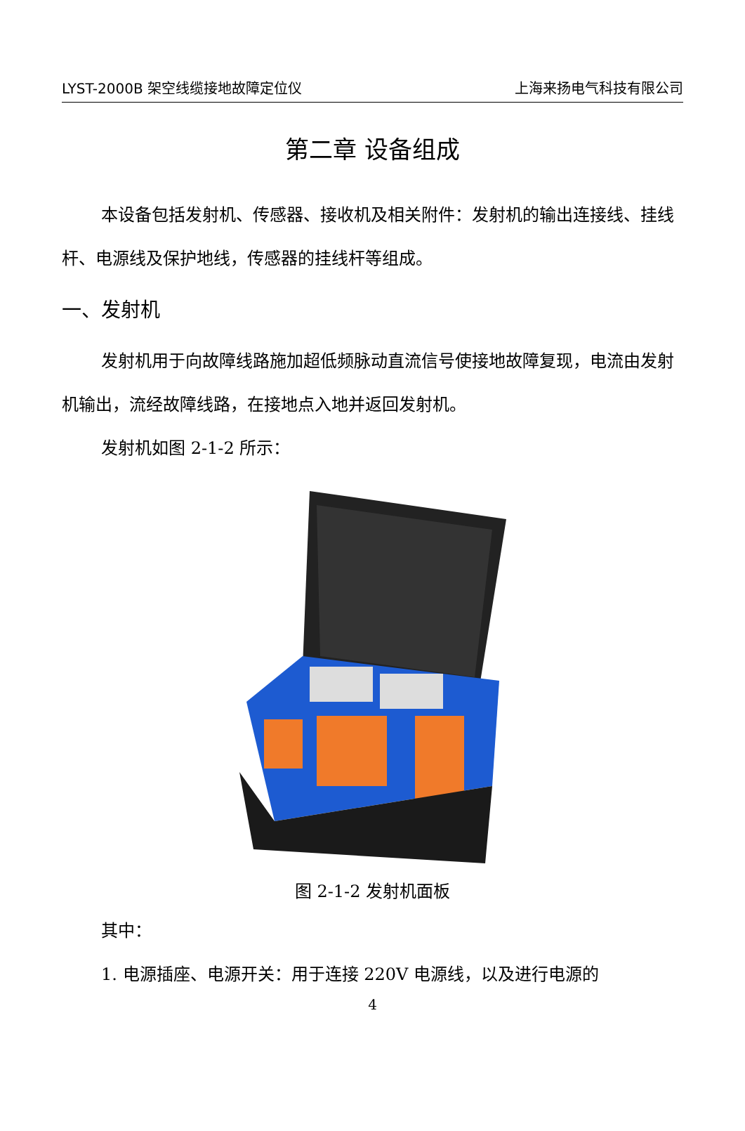LYST-2000B 架空线缆接地故障定位仪 上海来扬电气科技有限公司
第二章 设备组成
本设备包括发射机、传感器、接收机及相关附件：发射机的输出连接线、挂线杆、电源线及保护地线，传感器的挂线杆等组成。
一、发射机
发射机用于向故障线路施加超低频脉动直流信号使接地故障复现，电流由发射机输出，流经故障线路，在接地点入地并返回发射机。
发射机如图 2-1-2 所示：
图 2-1-2 发射机面板
其中：
1. 电源插座、电源开关：用于连接 220V 电源线，以及进行电源的
4